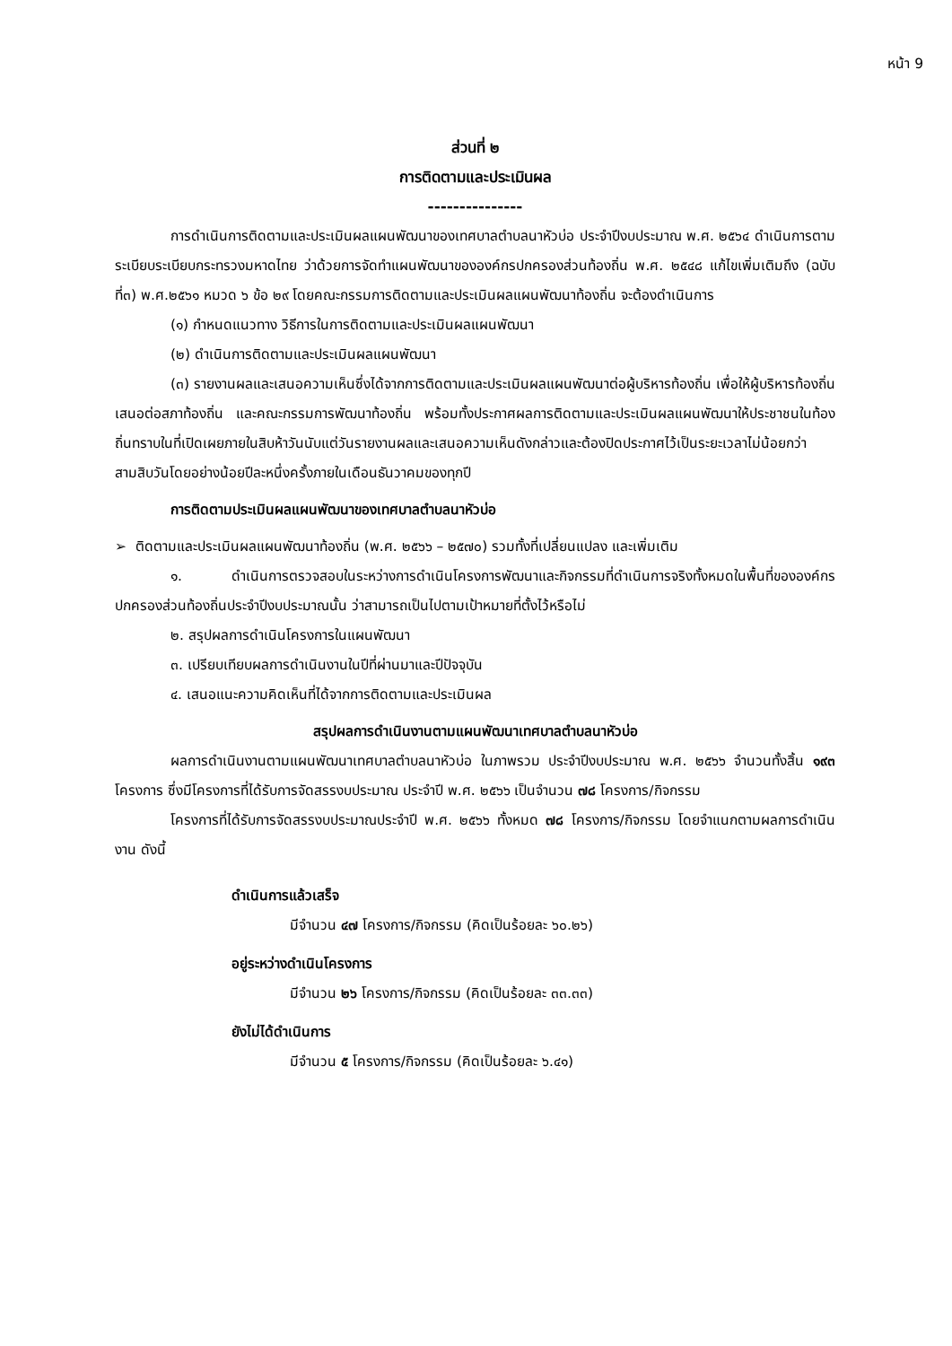หน้า 9
ส่วนที่ ๒
การติดตามและประเมินผล
---------------
การดำเนินการติดตามและประเมินผลแผนพัฒนาของเทศบาลตำบลนาหัวบ่อ ประจำปีงบประมาณ พ.ศ. ๒๕๖๔ ดำเนินการตามระเบียบระเบียบกระทรวงมหาดไทย ว่าด้วยการจัดทำแผนพัฒนาขององค์กรปกครองส่วนท้องถิ่น พ.ศ. ๒๕๔๘ แก้ไขเพิ่มเติมถึง (ฉบับที่๓) พ.ศ.๒๕๖๑ หมวด ๖ ข้อ ๒๙ โดยคณะกรรมการติดตามและประเมินผลแผนพัฒนาท้องถิ่น จะต้องดำเนินการ
(๑) กำหนดแนวทาง วิธีการในการติดตามและประเมินผลแผนพัฒนา
(๒) ดำเนินการติดตามและประเมินผลแผนพัฒนา
(๓) รายงานผลและเสนอความเห็นซึ่งได้จากการติดตามและประเมินผลแผนพัฒนาต่อผู้บริหารท้องถิ่น เพื่อให้ผู้บริหารท้องถิ่นเสนอต่อสภาท้องถิ่น และคณะกรรมการพัฒนาท้องถิ่น พร้อมทั้งประกาศผลการติดตามและประเมินผลแผนพัฒนาให้ประชาชนในท้องถิ่นทราบในที่เปิดเผยภายในสิบห้าวันนับแต่วันรายงานผลและเสนอความเห็นดังกล่าวและต้องปิดประกาศไว้เป็นระยะเวลาไม่น้อยกว่าสามสิบวันโดยอย่างน้อยปีละหนึ่งครั้งภายในเดือนธันวาคมของทุกปี
การติดตามประเมินผลแผนพัฒนาของเทศบาลตำบลนาหัวบ่อ
➢ ติดตามและประเมินผลแผนพัฒนาท้องถิ่น (พ.ศ. ๒๕๖๖ – ๒๕๗๐) รวมทั้งที่เปลี่ยนแปลง และเพิ่มเติม
๑. ดำเนินการตรวจสอบในระหว่างการดำเนินโครงการพัฒนาและกิจกรรมที่ดำเนินการจริงทั้งหมดในพื้นที่ขององค์กรปกครองส่วนท้องถิ่นประจำปีงบประมาณนั้น ว่าสามารถเป็นไปตามเป้าหมายที่ตั้งไว้หรือไม่
๒. สรุปผลการดำเนินโครงการในแผนพัฒนา
๓. เปรียบเทียบผลการดำเนินงานในปีที่ผ่านมาและปีปัจจุบัน
๔. เสนอแนะความคิดเห็นที่ได้จากการติดตามและประเมินผล
สรุปผลการดำเนินงานตามแผนพัฒนาเทศบาลตำบลนาหัวบ่อ
ผลการดำเนินงานตามแผนพัฒนาเทศบาลตำบลนาหัวบ่อ ในภาพรวม ประจำปีงบประมาณ พ.ศ. ๒๕๖๖ จำนวนทั้งสิ้น ๑๙๓ โครงการ ซึ่งมีโครงการที่ได้รับการจัดสรรงบประมาณ ประจำปี พ.ศ. ๒๕๖๖ เป็นจำนวน ๗๘ โครงการ/กิจกรรม
โครงการที่ได้รับการจัดสรรงบประมาณประจำปี พ.ศ. ๒๕๖๖ ทั้งหมด ๗๘ โครงการ/กิจกรรม โดยจำแนกตามผลการดำเนินงาน ดังนี้
ดำเนินการแล้วเสร็จ
มีจำนวน ๔๗ โครงการ/กิจกรรม (คิดเป็นร้อยละ ๖๐.๒๖)
อยู่ระหว่างดำเนินโครงการ
มีจำนวน ๒๖ โครงการ/กิจกรรม (คิดเป็นร้อยละ ๓๓.๓๓)
ยังไม่ได้ดำเนินการ
มีจำนวน ๕ โครงการ/กิจกรรม (คิดเป็นร้อยละ ๖.๔๑)